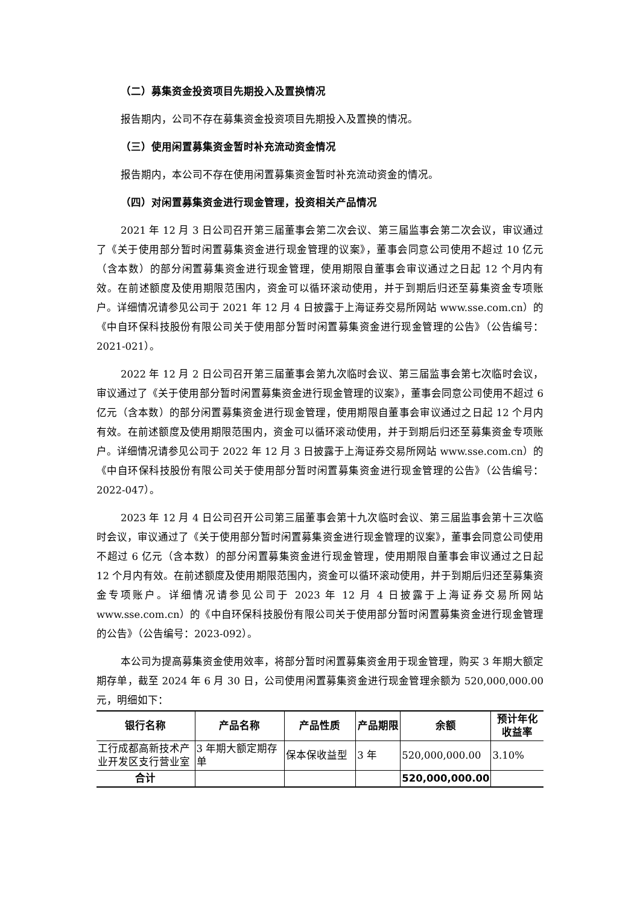（二）募集资金投资项目先期投入及置换情况
报告期内，公司不存在募集资金投资项目先期投入及置换的情况。
（三）使用闲置募集资金暂时补充流动资金情况
报告期内，本公司不存在使用闲置募集资金暂时补充流动资金的情况。
（四）对闲置募集资金进行现金管理，投资相关产品情况
2021 年 12 月 3 日公司召开第三届董事会第二次会议、第三届监事会第二次会议，审议通过了《关于使用部分暂时闲置募集资金进行现金管理的议案》，董事会同意公司使用不超过 10 亿元（含本数）的部分闲置募集资金进行现金管理，使用期限自董事会审议通过之日起 12 个月内有效。在前述额度及使用期限范围内，资金可以循环滚动使用，并于到期后归还至募集资金专项账户。详细情况请参见公司于 2021 年 12 月 4 日披露于上海证券交易所网站 www.sse.com.cn）的《中自环保科技股份有限公司关于使用部分暂时闲置募集资金进行现金管理的公告》（公告编号：2021-021）。
2022 年 12 月 2 日公司召开第三届董事会第九次临时会议、第三届监事会第七次临时会议，审议通过了《关于使用部分暂时闲置募集资金进行现金管理的议案》，董事会同意公司使用不超过 6 亿元（含本数）的部分闲置募集资金进行现金管理，使用期限自董事会审议通过之日起 12 个月内有效。在前述额度及使用期限范围内，资金可以循环滚动使用，并于到期后归还至募集资金专项账户。详细情况请参见公司于 2022 年 12 月 3 日披露于上海证券交易所网站 www.sse.com.cn）的《中自环保科技股份有限公司关于使用部分暂时闲置募集资金进行现金管理的公告》（公告编号：2022-047）。
2023 年 12 月 4 日公司召开公司第三届董事会第十九次临时会议、第三届监事会第十三次临时会议，审议通过了《关于使用部分暂时闲置募集资金进行现金管理的议案》，董事会同意公司使用不超过 6 亿元（含本数）的部分闲置募集资金进行现金管理，使用期限自董事会审议通过之日起 12 个月内有效。在前述额度及使用期限范围内，资金可以循环滚动使用，并于到期后归还至募集资金专项账户。详细情况请参见公司于 2023 年 12 月 4 日披露于上海证券交易所网站 www.sse.com.cn）的《中自环保科技股份有限公司关于使用部分暂时闲置募集资金进行现金管理的公告》（公告编号：2023-092）。
本公司为提高募集资金使用效率，将部分暂时闲置募集资金用于现金管理，购买 3 年期大额定期存单，截至 2024 年 6 月 30 日，公司使用闲置募集资金进行现金管理余额为 520,000,000.00 元，明细如下：
| 银行名称 | 产品名称 | 产品性质 | 产品期限 | 余额 | 预计年化收益率 |
| --- | --- | --- | --- | --- | --- |
| 工行成都高新技术产业开发区支行营业室 | 3 年期大额定期存单 | 保本保收益型 | 3 年 | 520,000,000.00 | 3.10% |
| 合计 | | | | 520,000,000.00 | |